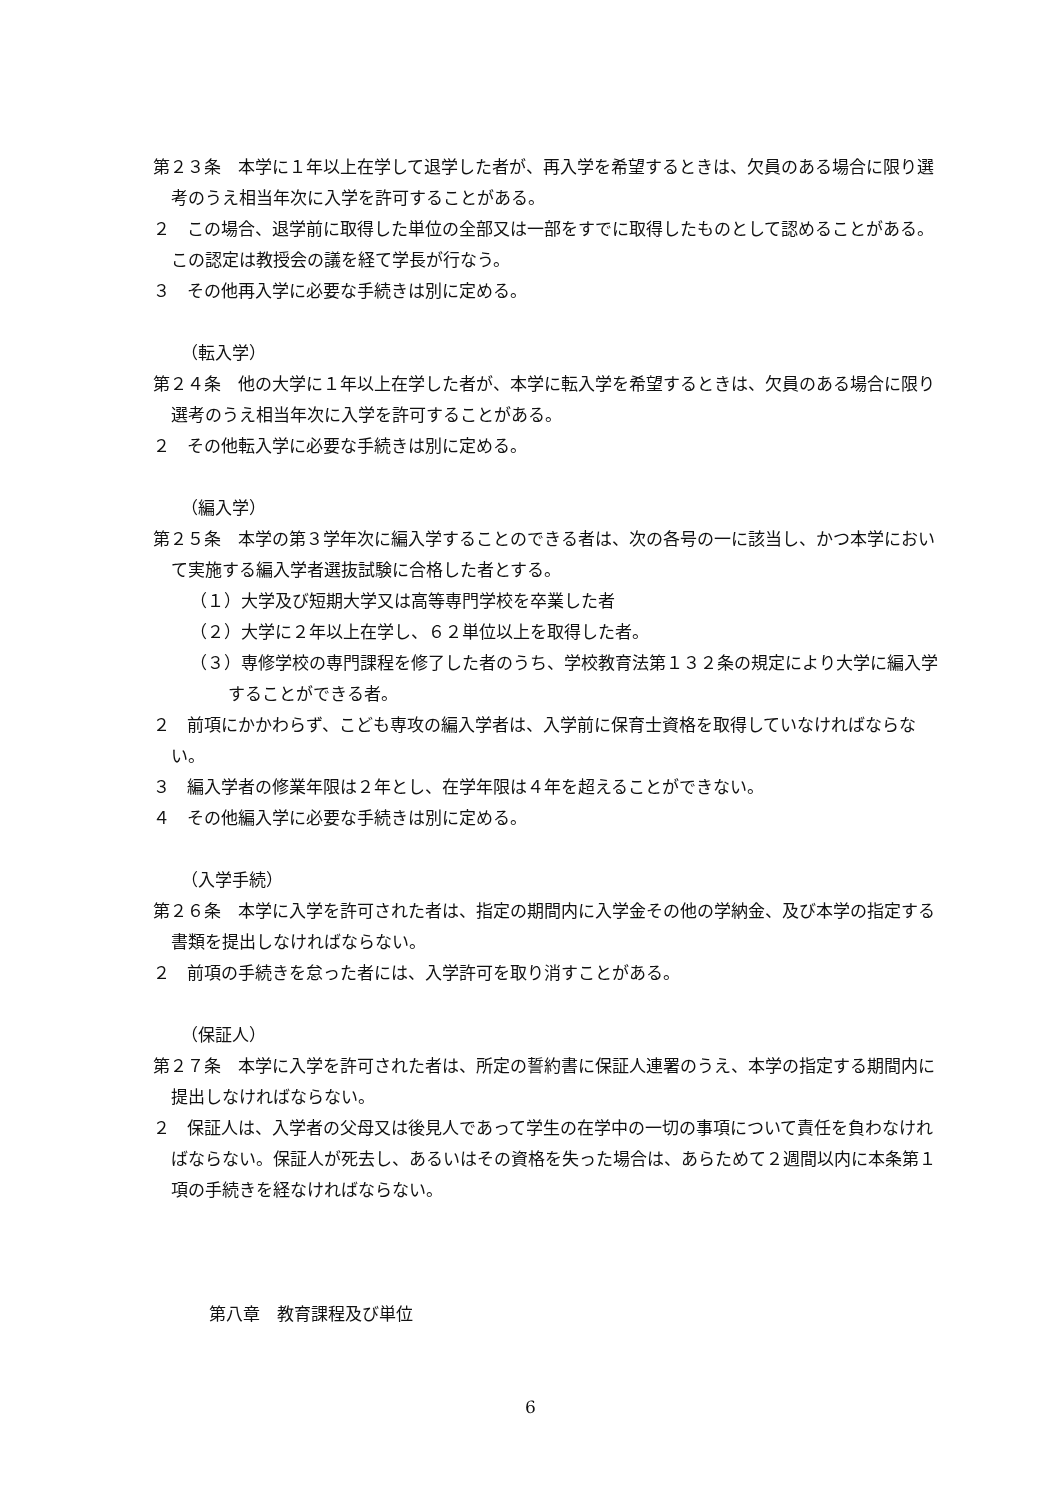第２３条　本学に１年以上在学して退学した者が、再入学を希望するときは、欠員のある場合に限り選考のうえ相当年次に入学を許可することがある。
２　この場合、退学前に取得した単位の全部又は一部をすでに取得したものとして認めることがある。この認定は教授会の議を経て学長が行なう。
３　その他再入学に必要な手続きは別に定める。
（転入学）
第２４条　他の大学に１年以上在学した者が、本学に転入学を希望するときは、欠員のある場合に限り選考のうえ相当年次に入学を許可することがある。
２　その他転入学に必要な手続きは別に定める。
（編入学）
第２５条　本学の第３学年次に編入学することのできる者は、次の各号の一に該当し、かつ本学において実施する編入学者選抜試験に合格した者とする。
（１）大学及び短期大学又は高等専門学校を卒業した者
（２）大学に２年以上在学し、６２単位以上を取得した者。
（３）専修学校の専門課程を修了した者のうち、学校教育法第１３２条の規定により大学に編入学することができる者。
２　前項にかかわらず、こども専攻の編入学者は、入学前に保育士資格を取得していなければならない。
３　編入学者の修業年限は２年とし、在学年限は４年を超えることができない。
４　その他編入学に必要な手続きは別に定める。
（入学手続）
第２６条　本学に入学を許可された者は、指定の期間内に入学金その他の学納金、及び本学の指定する書類を提出しなければならない。
２　前項の手続きを怠った者には、入学許可を取り消すことがある。
（保証人）
第２７条　本学に入学を許可された者は、所定の誓約書に保証人連署のうえ、本学の指定する期間内に提出しなければならない。
２　保証人は、入学者の父母又は後見人であって学生の在学中の一切の事項について責任を負わなければならない。保証人が死去し、あるいはその資格を失った場合は、あらためて２週間以内に本条第１項の手続きを経なければならない。
第八章　教育課程及び単位
6